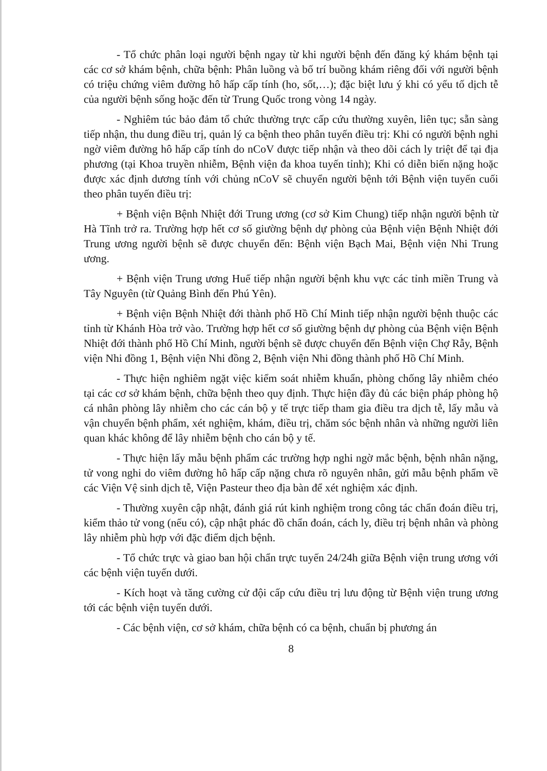- Tổ chức phân loại người bệnh ngay từ khi người bệnh đến đăng ký khám bệnh tại các cơ sở khám bệnh, chữa bệnh: Phân luồng và bố trí buồng khám riêng đối với người bệnh có triệu chứng viêm đường hô hấp cấp tính (ho, sốt,…); đặc biệt lưu ý khi có yếu tố dịch tễ của người bệnh sống hoặc đến từ Trung Quốc trong vòng 14 ngày.
- Nghiêm túc bảo đảm tổ chức thường trực cấp cứu thường xuyên, liên tục; sẵn sàng tiếp nhận, thu dung điều trị, quản lý ca bệnh theo phân tuyến điều trị: Khi có người bệnh nghi ngờ viêm đường hô hấp cấp tính do nCoV được tiếp nhận và theo dõi cách ly triệt để tại địa phương (tại Khoa truyền nhiễm, Bệnh viện đa khoa tuyến tỉnh); Khi có diễn biến nặng hoặc được xác định dương tính với chủng nCoV sẽ chuyển người bệnh tới Bệnh viện tuyến cuối theo phân tuyến điều trị:
+ Bệnh viện Bệnh Nhiệt đới Trung ương (cơ sở Kim Chung) tiếp nhận người bệnh từ Hà Tĩnh trở ra. Trường hợp hết cơ số giường bệnh dự phòng của Bệnh viện Bệnh Nhiệt đới Trung ương người bệnh sẽ được chuyển đến: Bệnh viện Bạch Mai, Bệnh viện Nhi Trung ương.
+ Bệnh viện Trung ương Huế tiếp nhận người bệnh khu vực các tỉnh miền Trung và Tây Nguyên (từ Quảng Bình đến Phú Yên).
+ Bệnh viện Bệnh Nhiệt đới thành phố Hồ Chí Minh tiếp nhận người bệnh thuộc các tỉnh từ Khánh Hòa trở vào. Trường hợp hết cơ số giường bệnh dự phòng của Bệnh viện Bệnh Nhiệt đới thành phố Hồ Chí Minh, người bệnh sẽ được chuyển đến Bệnh viện Chợ Rẫy, Bệnh viện Nhi đồng 1, Bệnh viện Nhi đồng 2, Bệnh viện Nhi đồng thành phố Hồ Chí Minh.
- Thực hiện nghiêm ngặt việc kiểm soát nhiễm khuẩn, phòng chống lây nhiễm chéo tại các cơ sở khám bệnh, chữa bệnh theo quy định. Thực hiện đầy đủ các biện pháp phòng hộ cá nhân phòng lây nhiễm cho các cán bộ y tế trực tiếp tham gia điều tra dịch tễ, lấy mẫu và vận chuyển bệnh phẩm, xét nghiệm, khám, điều trị, chăm sóc bệnh nhân và những người liên quan khác không để lây nhiễm bệnh cho cán bộ y tế.
- Thực hiện lấy mẫu bệnh phẩm các trường hợp nghi ngờ mắc bệnh, bệnh nhân nặng, tử vong nghi do viêm đường hô hấp cấp nặng chưa rõ nguyên nhân, gửi mẫu bệnh phẩm về các Viện Vệ sinh dịch tễ, Viện Pasteur theo địa bàn để xét nghiệm xác định.
- Thường xuyên cập nhật, đánh giá rút kinh nghiệm trong công tác chẩn đoán điều trị, kiểm thảo tử vong (nếu có), cập nhật phác đồ chẩn đoán, cách ly, điều trị bệnh nhân và phòng lây nhiễm phù hợp với đặc điểm dịch bệnh.
- Tổ chức trực và giao ban hội chẩn trực tuyến 24/24h giữa Bệnh viện trung ương với các bệnh viện tuyến dưới.
- Kích hoạt và tăng cường cử đội cấp cứu điều trị lưu động từ Bệnh viện trung ương tới các bệnh viện tuyến dưới.
- Các bệnh viện, cơ sở khám, chữa bệnh có ca bệnh, chuẩn bị phương án
8